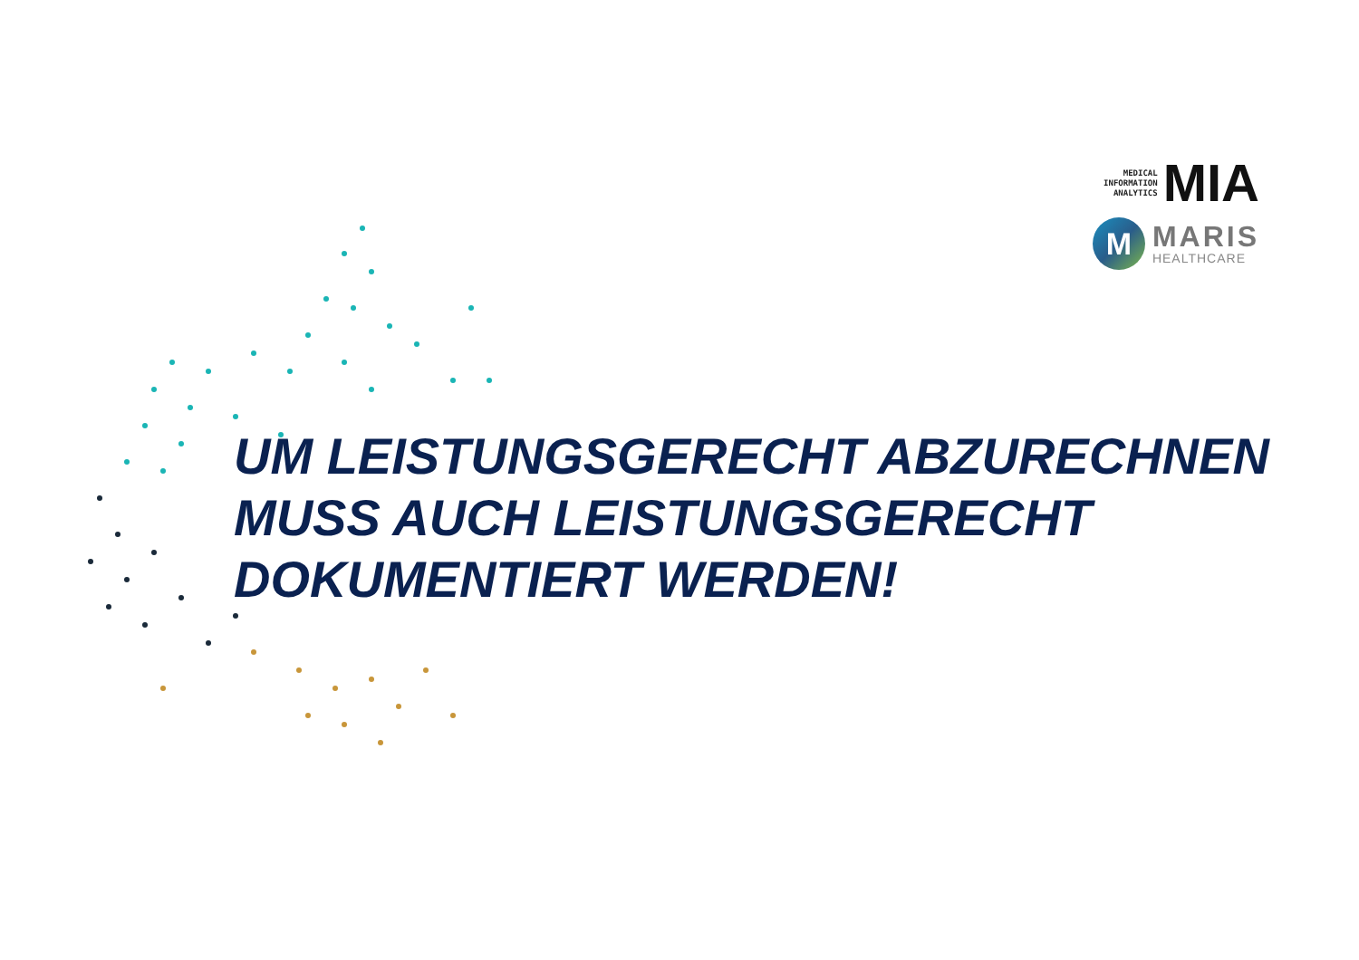MEDICAL
INFORMATION
ANALYTICS
MIA
M
MARIS
HEALTHCARE
UM LEISTUNGSGERECHT ABZURECHNEN
MUSS AUCH LEISTUNGSGERECHT
DOKUMENTIERT WERDEN!